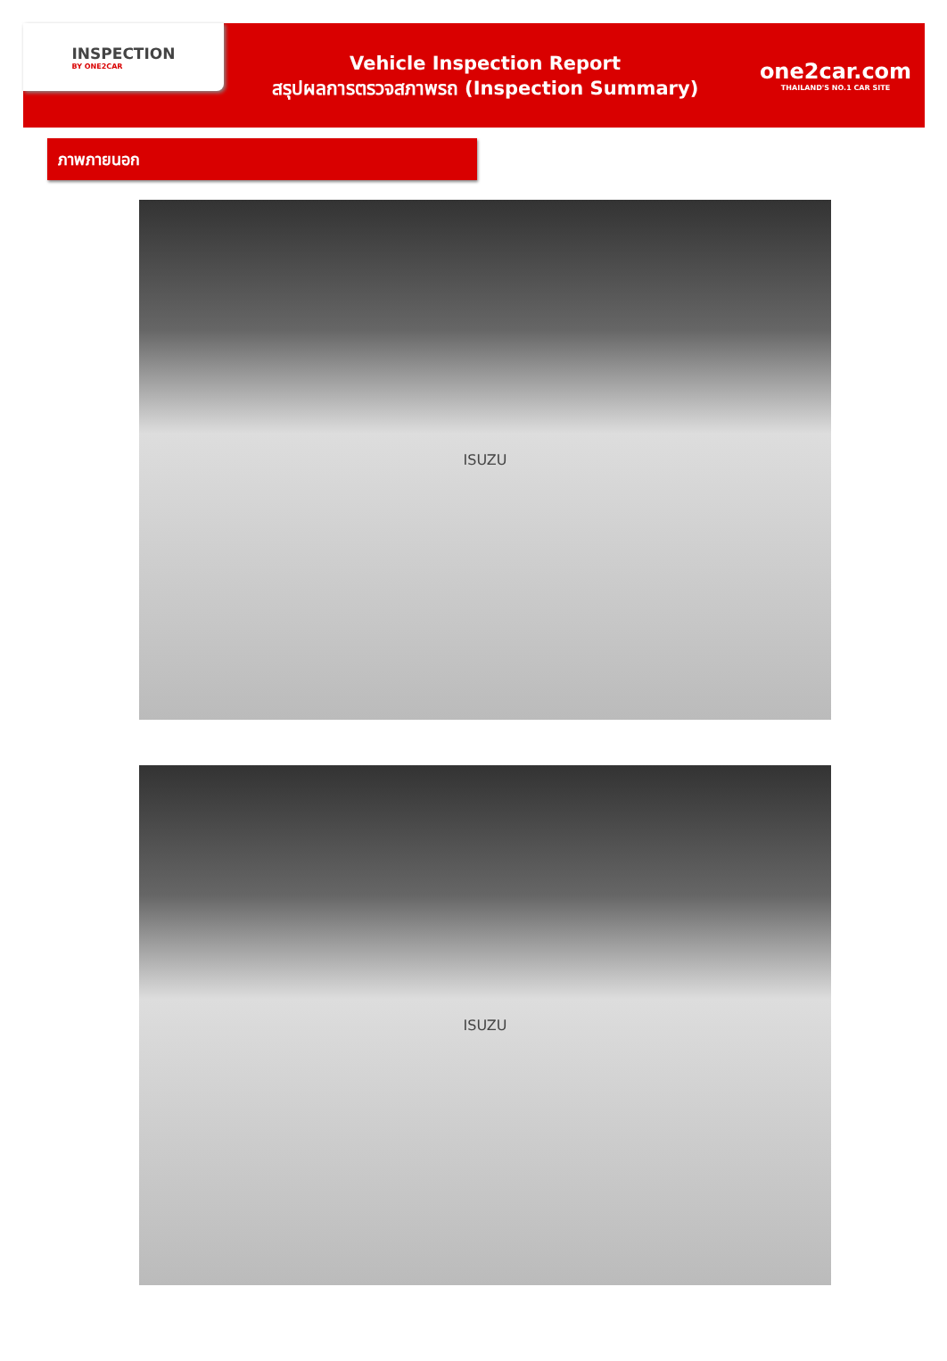INSPECTION
BY ONE2CAR
Vehicle Inspection Report
สรุปผลการตรวจสภาพรถ (Inspection Summary)
one2car.com
THAILAND'S NO.1 CAR SITE
ภาพภายนอก
ISUZU
ISUZU